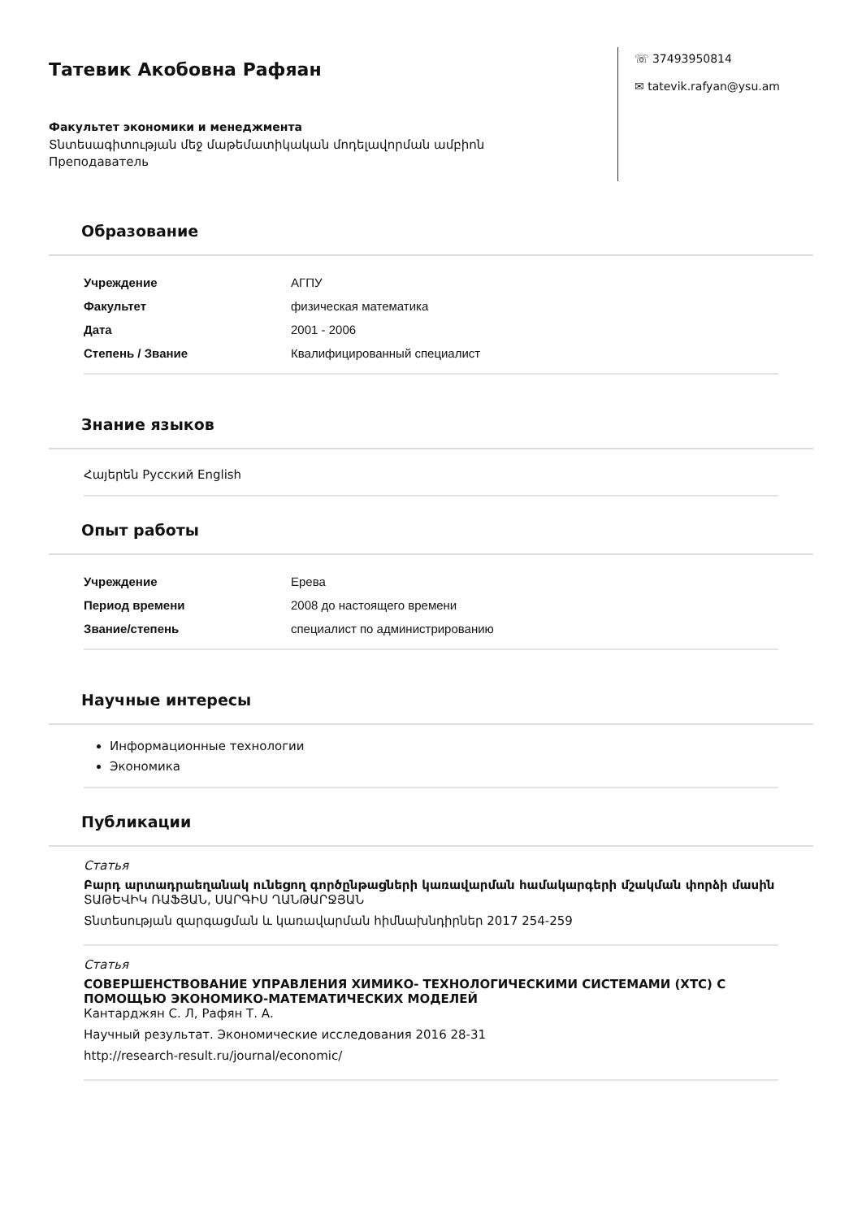Татевик Акобовна Рафяан
Факультет экономики и менеджмента
Տնտեսագիտության մեջ մաթեմատիկական մոդելավորման ամբիոն
Преподаватель
☏ 37493950814
✉ tatevik.rafyan@ysu.am
Образование
| Учреждение | АГПУ |
| Факультет | физическая математика |
| Дата | 2001 - 2006 |
| Степень / Звание | Квалифицированный специалист |
Знание языков
Հայերեն Русский English
Опыт работы
| Учреждение | Ерева |
| Период времени | 2008 до настоящего времени |
| Звание/степень | специалист по администрированию |
Научные интересы
Информационные технологии
Экономика
Публикации
Статья
Բարդ արտադրաեղանակ ունեցող գործընթացների կառավարման համակարգերի մշակման փորձի մասին
ՏԱԹԵՎԻԿ ՌԱՖՅԱՆ, ՍԱՐԳԻՍ ՂԱՆԹԱՐՋՅԱՆ
Տնտեսության զարգացման և կառավարման հիմնախնդիրներ 2017 254-259
Статья
СОВЕРШЕНСТВОВАНИЕ УПРАВЛЕНИЯ ХИМИКО- ТЕХНОЛОГИЧЕСКИМИ СИСТЕМАМИ (ХТС) С ПОМОЩЬЮ ЭКОНОМИКО-МАТЕМАТИЧЕСКИХ МОДЕЛЕЙ
Кантарджян С. Л, Рафян Т. А.
Научный результат. Экономические исследования 2016 28-31
http://research-result.ru/journal/economic/